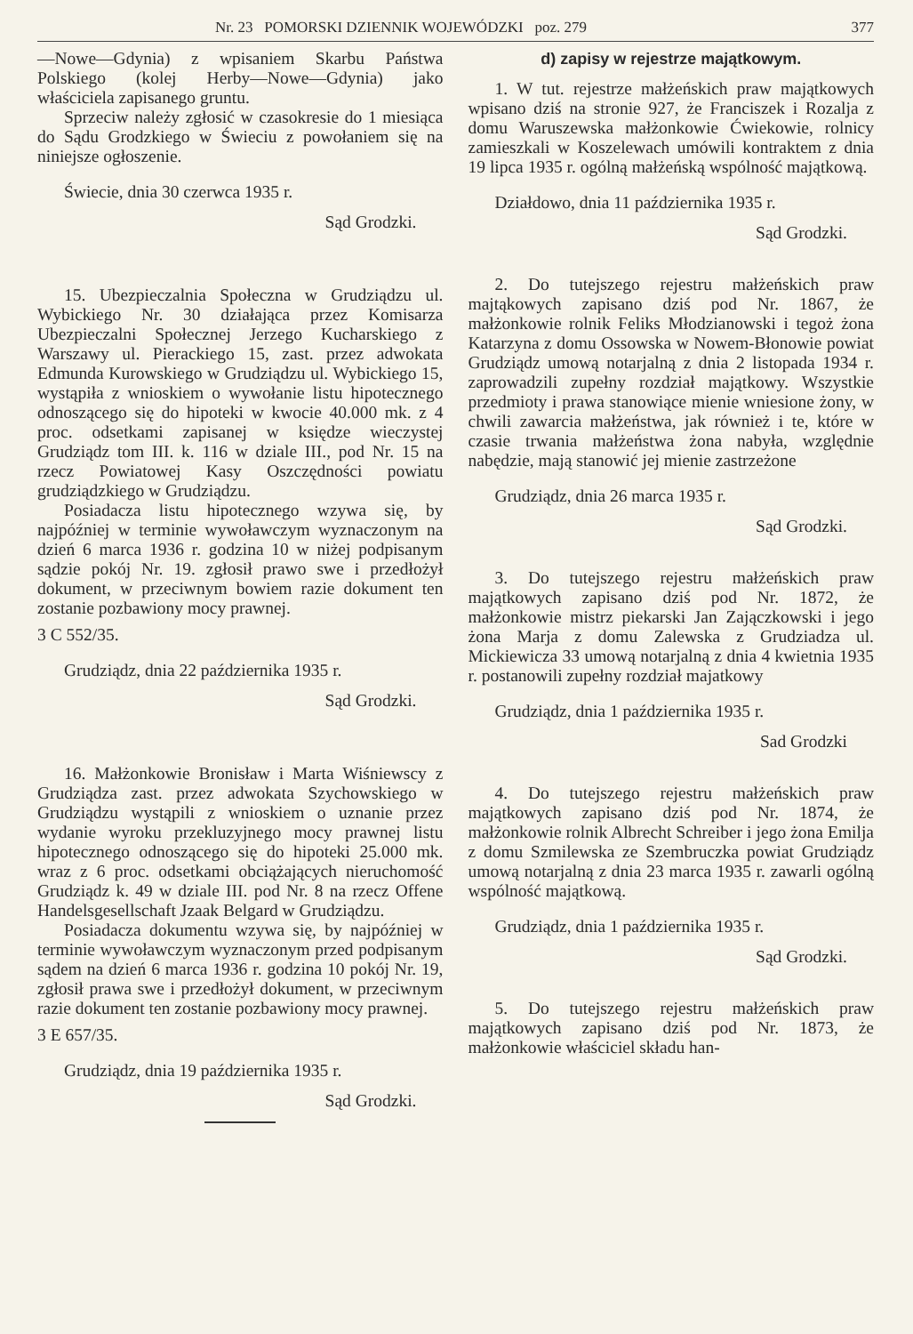Nr. 23 POMORSKI DZIENNIK WOJEWÓDZKI poz. 279 377
—Nowe—Gdynia) z wpisaniem Skarbu Państwa Polskiego (kolej Herby—Nowe—Gdynia) jako właściciela zapisanego gruntu.
Sprzeciw należy zgłosić w czasokresie do 1 miesiąca do Sądu Grodzkiego w Świeciu z powołaniem się na niniejsze ogłoszenie.
Świecie, dnia 30 czerwca 1935 r.
Sąd Grodzki.
15. Ubezpieczalnia Społeczna w Grudziądzu ul. Wybickiego Nr. 30 działająca przez Komisarza Ubezpieczalni Społecznej Jerzego Kucharskiego z Warszawy ul. Pierackiego 15, zast. przez adwokata Edmunda Kurowskiego w Grudziądzu ul. Wybickiego 15, wystąpiła z wnioskiem o wywołanie listu hipotecznego odnoszącego się do hipoteki w kwocie 40.000 mk. z 4 proc. odsetkami zapisanej w księdze wieczystej Grudziądz tom III. k. 116 w dziale III., pod Nr. 15 na rzecz Powiatowej Kasy Oszczędności powiatu grudziądzkiego w Grudziądzu.
Posiadacza listu hipotecznego wzywa się, by najpóźniej w terminie wywoławczym wyznaczonym na dzień 6 marca 1936 r. godzina 10 w niżej podpisanym sądzie pokój Nr. 19. zgłosił prawo swe i przedłożył dokument, w przeciwnym bowiem razie dokument ten zostanie pozbawiony mocy prawnej.
3 C 552/35.
Grudziądz, dnia 22 października 1935 r.
Sąd Grodzki.
16. Małżonkowie Bronisław i Marta Wiśniewscy z Grudziądza zast. przez adwokata Szychowskiego w Grudziądzu wystąpili z wnioskiem o uznanie przez wydanie wyroku przekluzyjnego mocy prawnej listu hipotecznego odnoszącego się do hipoteki 25.000 mk. wraz z 6 proc. odsetkami obciążających nieruchomość Grudziądz k. 49 w dziale III. pod Nr. 8 na rzecz Offene Handelsgesellschaft Jzaak Belgard w Grudziądzu.
Posiadacza dokumentu wzywa się, by najpóźniej w terminie wywoławczym wyznaczonym przed podpisanym sądem na dzień 6 marca 1936 r. godzina 10 pokój Nr. 19, zgłosił prawa swe i przedłożył dokument, w przeciwnym razie dokument ten zostanie pozbawiony mocy prawnej.
3 E 657/35.
Grudziądz, dnia 19 października 1935 r.
Sąd Grodzki.
d) zapisy w rejestrze majątkowym.
1. W tut. rejestrze małżeńskich praw majątkowych wpisano dziś na stronie 927, że Franciszek i Rozalja z domu Waruszewska małżonkowie Ćwiekowie, rolnicy zamieszkali w Koszelewach umówili kontraktem z dnia 19 lipca 1935 r. ogólną małżeńską wspólność majątkową.
Działdowo, dnia 11 października 1935 r.
Sąd Grodzki.
2. Do tutejszego rejestru małżeńskich praw majtąkowych zapisano dziś pod Nr. 1867, że małżonkowie rolnik Feliks Młodzianowski i tegoż żona Katarzyna z domu Ossowska w Nowem-Błonowie powiat Grudziądz umową notarjalną z dnia 2 listopada 1934 r. zaprowadzili zupełny rozdział majątkowy. Wszystkie przedmioty i prawa stanowiące mienie wniesione żony, w chwili zawarcia małżeństwa, jak również i te, które w czasie trwania małżeństwa żona nabyła, względnie nabędzie, mają stanowić jej mienie zastrzeżone
Grudziądz, dnia 26 marca 1935 r.
Sąd Grodzki.
3. Do tutejszego rejestru małżeńskich praw majątkowych zapisano dziś pod Nr. 1872, że małżonkowie mistrz piekarski Jan Zajączkowski i jego żona Marja z domu Zalewska z Grudziadza ul. Mickiewicza 33 umową notarjalną z dnia 4 kwietnia 1935 r. postanowili zupełny rozdział majatkowy
Grudziądz, dnia 1 października 1935 r.
Sad Grodzki
4. Do tutejszego rejestru małżeńskich praw majątkowych zapisano dziś pod Nr. 1874, że małżonkowie rolnik Albrecht Schreiber i jego żona Emilja z domu Szmilewska ze Szembruczka powiat Grudziądz umową notarjalną z dnia 23 marca 1935 r. zawarli ogólną wspólność majątkową.
Grudziądz, dnia 1 października 1935 r.
Sąd Grodzki.
5. Do tutejszego rejestru małżeńskich praw majątkowych zapisano dziś pod Nr. 1873, że małżonkowie właściciel składu han-